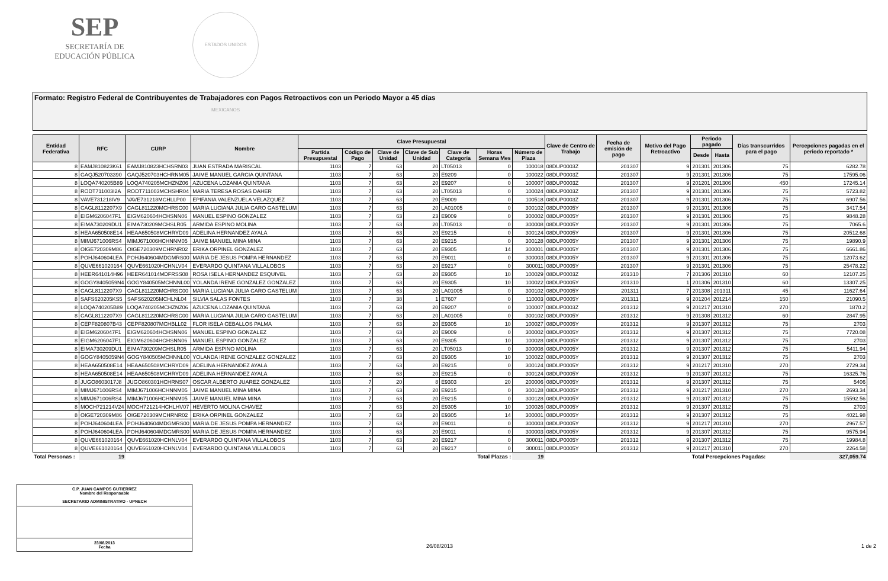SEP
SECRETARÍA DE
EDUCACIÓN PÚBLICA
ESTADOS UNIDOS MEXICANOS
Formato: Registro Federal de Contribuyentes de Trabajadores con Pagos Retroactivos con un Periodo Mayor a 45 días
| Entidad Federativa | RFC | CURP | Nombre | Clave Presupuestal | | | | | | | Clave de Centro de Trabajo | Fecha de emisión de pago | Motivo del Pago Retroactivo | Periodo pagado | | Días transcurridos para el pago | Percepciones pagadas en el periodo reportado * |
| --- | --- | --- | --- | --- | --- | --- | --- | --- | --- | --- | --- | --- | --- | --- | --- | --- | --- |
| | | | | Partida Presupuestal | Código de Pago | Clave de Unidad | Clave de Sub Unidad | Clave de Categoría | Horas Semana Mes | Número de Plaza | | | | Desde | Hasta | | |
| 8 | EAMJ810823K61 | EAMJ810823HCHSRN03 | JUAN ESTRADA MARISCAL | 1103 | 7 | 63 | 20 | LT05013 | 0 | 100018 | 08DUP0003Z | 201307 | 9 | 201301 | 201306 | 75 | 6282.78 |
| 8 | GAQJ520703390 | GAQJ520703HCHRNM05 | JAIME MANUEL GARCIA QUINTANA | 1103 | 7 | 63 | 20 | E9209 | 0 | 100022 | 08DUP0003Z | 201307 | 9 | 201301 | 201306 | 75 | 17595.06 |
| 8 | LOQA740205B89 | LOQA740205MCHZNZ06 | AZUCENA LOZANIA QUINTANA | 1103 | 7 | 63 | 20 | E9207 | 0 | 100007 | 08DUP0003Z | 201307 | 9 | 201201 | 201306 | 450 | 17245.14 |
| 8 | RODT711003I2A | RODT711003MCHSHR04 | MARIA TERESA ROSAS DAHER | 1103 | 7 | 63 | 20 | LT05013 | 0 | 100024 | 08DUP0003Z | 201307 | 9 | 201301 | 201306 | 75 | 5723.82 |
| 8 | VAVE731218IV9 | VAVE731218MCHLLP00 | EPIFANIA VALENZUELA VELAZQUEZ | 1103 | 7 | 63 | 20 | E9009 | 0 | 100518 | 08DUP0003Z | 201307 | 9 | 201301 | 201306 | 75 | 6907.56 |
| 8 | CAGL8112207X9 | CAGL811220MCHRSC00 | MARIA LUCIANA JULIA CARO GASTELUM | 1103 | 7 | 63 | 20 | LA01005 | 0 | 300102 | 08DUP0005Y | 201307 | 9 | 201301 | 201306 | 75 | 3417.54 |
| 8 | EIGM6206047F1 | EIGM620604HCHSNN06 | MANUEL ESPINO GONZALEZ | 1103 | 7 | 63 | 23 | E9009 | 0 | 300002 | 08DUP0005Y | 201307 | 9 | 201301 | 201306 | 75 | 9848.28 |
| 8 | EIMA730209DU1 | EIMA730209MCHSLR05 | ARMIDA ESPINO MOLINA | 1103 | 7 | 63 | 20 | LT05013 | 0 | 300008 | 08DUP0005Y | 201307 | 9 | 201301 | 201306 | 75 | 7065.6 |
| 8 | HEAA650508E14 | HEAA650508MCHRYD09 | ADELINA HERNANDEZ AYALA | 1103 | 7 | 63 | 20 | E9215 | 0 | 300124 | 08DUP0005Y | 201307 | 9 | 201301 | 201306 | 75 | 20512.68 |
| 8 | MIMJ671006RS4 | MIMJ671006HCHNNM05 | JAIME MANUEL MINA MINA | 1103 | 7 | 63 | 20 | E9215 | 0 | 300128 | 08DUP0005Y | 201307 | 9 | 201301 | 201306 | 75 | 19890.9 |
| 8 | OIGE720309M86 | OIGE720309MCHRNR02 | ERIKA ORPINEL GONZALEZ | 1103 | 7 | 63 | 20 | E9305 | 14 | 300001 | 08DUP0005Y | 201307 | 9 | 201301 | 201306 | 75 | 6661.86 |
| 8 | POHJ640604LEA | POHJ640604MDGMRS00 | MARIA DE JESUS POMPA HERNANDEZ | 1103 | 7 | 63 | 20 | E9011 | 0 | 300003 | 08DUP0005Y | 201307 | 9 | 201301 | 201306 | 75 | 12073.62 |
| 8 | QUVE661020164 | QUVE661020HCHNLV04 | EVERARDO QUINTANA VILLALOBOS | 1103 | 7 | 63 | 20 | E9217 | 0 | 300011 | 08DUP0005Y | 201307 | 9 | 201301 | 201306 | 75 | 25478.22 |
| 8 | HEER641014H96 | HEER641014MDFRSS08 | ROSA ISELA HERNANDEZ ESQUIVEL | 1103 | 7 | 63 | 20 | E9305 | 10 | 100029 | 08DUP0003Z | 201310 | 7 | 201306 | 201310 | 60 | 12107.25 |
| 8 | GOGY8405059N4 | GOGY840505MCHNNL00 | YOLANDA IRENE GONZALEZ GONZALEZ | 1103 | 7 | 63 | 20 | E9305 | 10 | 100022 | 08DUP0005Y | 201310 | 1 | 201306 | 201310 | 60 | 13307.25 |
| 8 | CAGL8112207X9 | CAGL811220MCHRSC00 | MARIA LUCIANA JULIA CARO GASTELUM | 1103 | 7 | 63 | 20 | LA01005 | 0 | 300102 | 08DUP0005Y | 201311 | 7 | 201308 | 201311 | 45 | 11627.64 |
| 8 | SAFS620205KS5 | SAFS620205MCHLNL04 | SILVIA SALAS FONTES | 1103 | 7 | 38 | 1 | E7607 | 0 | 110003 | 08DUP0005Y | 201311 | 9 | 201204 | 201214 | 150 | 21090.5 |
| 8 | LOQA740205B89 | LOQA740205MCHZNZ06 | AZUCENA LOZANIA QUINTANA | 1103 | 7 | 63 | 20 | E9207 | 0 | 100007 | 08DUP0003Z | 201312 | 9 | 201217 | 201310 | 270 | 1870.2 |
| 8 | CAGL8112207X9 | CAGL811220MCHRSC00 | MARIA LUCIANA JULIA CARO GASTELUM | 1103 | 7 | 63 | 20 | LA01005 | 0 | 300102 | 08DUP0005Y | 201312 | 9 | 201308 | 201312 | 60 | 2847.95 |
| 8 | CEPF820807B43 | CEPF820807MCHBLL02 | FLOR ISELA CEBALLOS PALMA | 1103 | 7 | 63 | 20 | E9305 | 10 | 100027 | 08DUP0005Y | 201312 | 9 | 201307 | 201312 | 75 | 2703 |
| 8 | EIGM6206047F1 | EIGM620604HCHSNN06 | MANUEL ESPINO GONZALEZ | 1103 | 7 | 63 | 20 | E9009 | 0 | 300002 | 08DUP0005Y | 201312 | 9 | 201307 | 201312 | 75 | 7720.08 |
| 8 | EIGM6206047F1 | EIGM620604HCHSNN06 | MANUEL ESPINO GONZALEZ | 1103 | 7 | 63 | 20 | E9305 | 10 | 100028 | 08DUP0005Y | 201312 | 9 | 201307 | 201312 | 75 | 2703 |
| 8 | EIMA730209DU1 | EIMA730209MCHSLR05 | ARMIDA ESPINO MOLINA | 1103 | 7 | 63 | 20 | LT05013 | 0 | 300008 | 08DUP0005Y | 201312 | 9 | 201307 | 201312 | 75 | 5411.94 |
| 8 | GOGY8405059N4 | GOGY840505MCHNNL00 | YOLANDA IRENE GONZALEZ GONZALEZ | 1103 | 7 | 63 | 20 | E9305 | 10 | 100022 | 08DUP0005Y | 201312 | 9 | 201307 | 201312 | 75 | 2703 |
| 8 | HEAA650508E14 | HEAA650508MCHRYD09 | ADELINA HERNANDEZ AYALA | 1103 | 7 | 63 | 20 | E9215 | 0 | 300124 | 08DUP0005Y | 201312 | 9 | 201217 | 201310 | 270 | 2729.34 |
| 8 | HEAA650508E14 | HEAA650508MCHRYD09 | ADELINA HERNANDEZ AYALA | 1103 | 7 | 63 | 20 | E9215 | 0 | 300124 | 08DUP0005Y | 201312 | 9 | 201307 | 201312 | 75 | 16325.76 |
| 8 | JUGO8603017J8 | JUGO860301HCHRNS07 | OSCAR ALBERTO JUAREZ GONZALEZ | 1103 | 7 | 20 | 8 | E9303 | 20 | 200006 | 08DUP0005Y | 201312 | 9 | 201307 | 201312 | 75 | 5406 |
| 8 | MIMJ671006RS4 | MIMJ671006HCHNNM05 | JAIME MANUEL MINA MINA | 1103 | 7 | 63 | 20 | E9215 | 0 | 300128 | 08DUP0005Y | 201312 | 9 | 201217 | 201310 | 270 | 2693.34 |
| 8 | MIMJ671006RS4 | MIMJ671006HCHNNM05 | JAIME MANUEL MINA MINA | 1103 | 7 | 63 | 20 | E9215 | 0 | 300128 | 08DUP0005Y | 201312 | 9 | 201307 | 201312 | 75 | 15592.56 |
| 8 | MOCH721214V24 | MOCH721214HCHLHV07 | HEVERTO MOLINA CHAVEZ | 1103 | 7 | 63 | 20 | E9305 | 10 | 100026 | 08DUP0005Y | 201312 | 9 | 201307 | 201312 | 75 | 2703 |
| 8 | OIGE720309M86 | OIGE720309MCHRNR02 | ERIKA ORPINEL GONZALEZ | 1103 | 7 | 63 | 20 | E9305 | 14 | 300001 | 08DUP0005Y | 201312 | 9 | 201307 | 201312 | 75 | 4021.98 |
| 8 | POHJ640604LEA | POHJ640604MDGMRS00 | MARIA DE JESUS POMPA HERNANDEZ | 1103 | 7 | 63 | 20 | E9011 | 0 | 300003 | 08DUP0005Y | 201312 | 9 | 201217 | 201310 | 270 | 2967.57 |
| 8 | POHJ640604LEA | POHJ640604MDGMRS00 | MARIA DE JESUS POMPA HERNANDEZ | 1103 | 7 | 63 | 20 | E9011 | 0 | 300003 | 08DUP0005Y | 201312 | 9 | 201307 | 201312 | 75 | 9575.94 |
| 8 | QUVE661020164 | QUVE661020HCHNLV04 | EVERARDO QUINTANA VILLALOBOS | 1103 | 7 | 63 | 20 | E9217 | 0 | 300011 | 08DUP0005Y | 201312 | 9 | 201307 | 201312 | 75 | 19984.8 |
| 8 | QUVE661020164 | QUVE661020HCHNLV04 | EVERARDO QUINTANA VILLALOBOS | 1103 | 7 | 63 | 20 | E9217 | 0 | 300011 | 08DUP0005Y | 201312 | 9 | 201217 | 201310 | 270 | 2264.58 |
| Total Personas : | 19 | Total Plazas : | | | | | | | | 19 | | | | Total Percepciones Pagadas: | | | 327,059.74 |
C.P. JUAN CAMPOS GUTIERREZ
Nombre del Responsable
SECRETARIO ADMINISTRATIVO - UPNECH
23/08/2013
Fecha
26/08/2013 1 de 2